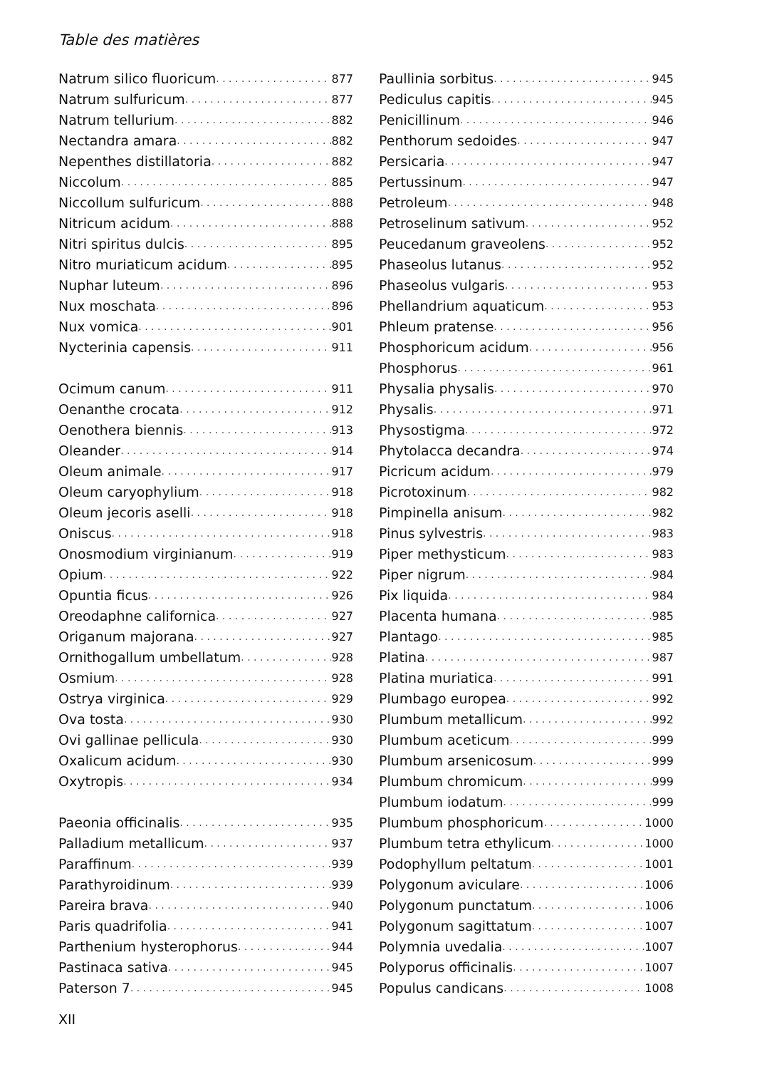Table des matières
Natrum silico fluoricum 877
Natrum sulfuricum 877
Natrum tellurium 882
Nectandra amara 882
Nepenthes distillatoria 882
Niccolum 885
Niccollum sulfuricum 888
Nitricum acidum 888
Nitri spiritus dulcis 895
Nitro muriaticum acidum 895
Nuphar luteum 896
Nux moschata 896
Nux vomica 901
Nycterinia capensis 911
Ocimum canum 911
Oenanthe crocata 912
Oenothera biennis 913
Oleander 914
Oleum animale 917
Oleum caryophylium 918
Oleum jecoris aselli 918
Oniscus 918
Onosmodium virginianum 919
Opium 922
Opuntia ficus 926
Oreodaphne californica 927
Origanum majorana 927
Ornithogallum umbellatum 928
Osmium 928
Ostrya virginica 929
Ova tosta 930
Ovi gallinae pellicula 930
Oxalicum acidum 930
Oxytropis 934
Paeonia officinalis 935
Palladium metallicum 937
Paraffinum 939
Parathyroidinum 939
Pareira brava 940
Paris quadrifolia 941
Parthenium hysterophorus 944
Pastinaca sativa 945
Paterson 7 945
Paullinia sorbitus 945
Pediculus capitis 945
Penicillinum 946
Penthorum sedoides 947
Persicaria 947
Pertussinum 947
Petroleum 948
Petroselinum sativum 952
Peucedanum graveolens 952
Phaseolus lutanus 952
Phaseolus vulgaris 953
Phellandrium aquaticum 953
Phleum pratense 956
Phosphoricum acidum 956
Phosphorus 961
Physalia physalis 970
Physalis 971
Physostigma 972
Phytolacca decandra 974
Picricum acidum 979
Picrotoxinum 982
Pimpinella anisum 982
Pinus sylvestris 983
Piper methysticum 983
Piper nigrum 984
Pix liquida 984
Placenta humana 985
Plantago 985
Platina 987
Platina muriatica 991
Plumbago europea 992
Plumbum metallicum 992
Plumbum aceticum 999
Plumbum arsenicosum 999
Plumbum chromicum 999
Plumbum iodatum 999
Plumbum phosphoricum 1000
Plumbum tetra ethylicum 1000
Podophyllum peltatum 1001
Polygonum aviculare 1006
Polygonum punctatum 1006
Polygonum sagittatum 1007
Polymnia uvedalia 1007
Polyporus officinalis 1007
Populus candicans 1008
XII